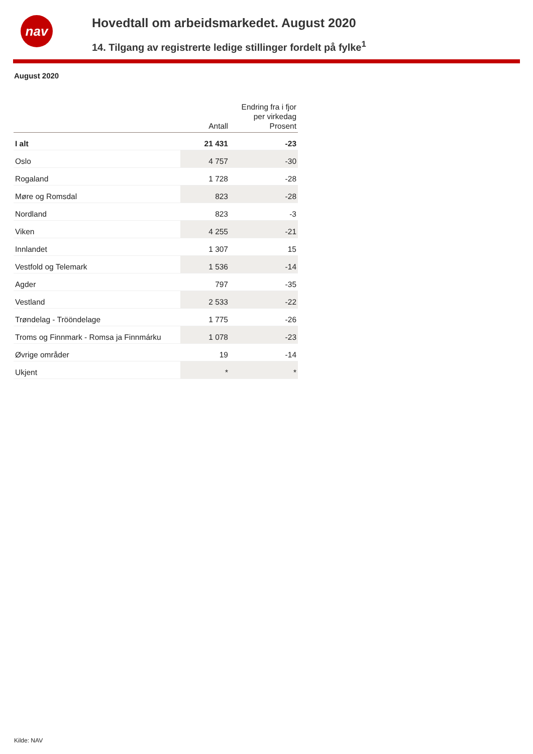nav
Hovedtall om arbeidsmarkedet. August 2020
14. Tilgang av registrerte ledige stillinger fordelt på fylke<sup>1</sup>
August 2020
| | Antall | Endring fra i fjor per virkedag Prosent |
| --- | --- | --- |
| I alt | 21 431 | -23 |
| Oslo | 4 757 | -30 |
| Rogaland | 1 728 | -28 |
| Møre og Romsdal | 823 | -28 |
| Nordland | 823 | -3 |
| Viken | 4 255 | -21 |
| Innlandet | 1 307 | 15 |
| Vestfold og Telemark | 1 536 | -14 |
| Agder | 797 | -35 |
| Vestland | 2 533 | -22 |
| Trøndelag - Trööndelage | 1 775 | -26 |
| Troms og Finnmark - Romsa ja Finnmárku | 1 078 | -23 |
| Øvrige områder | 19 | -14 |
| Ukjent | * | * |
Kilde: NAV